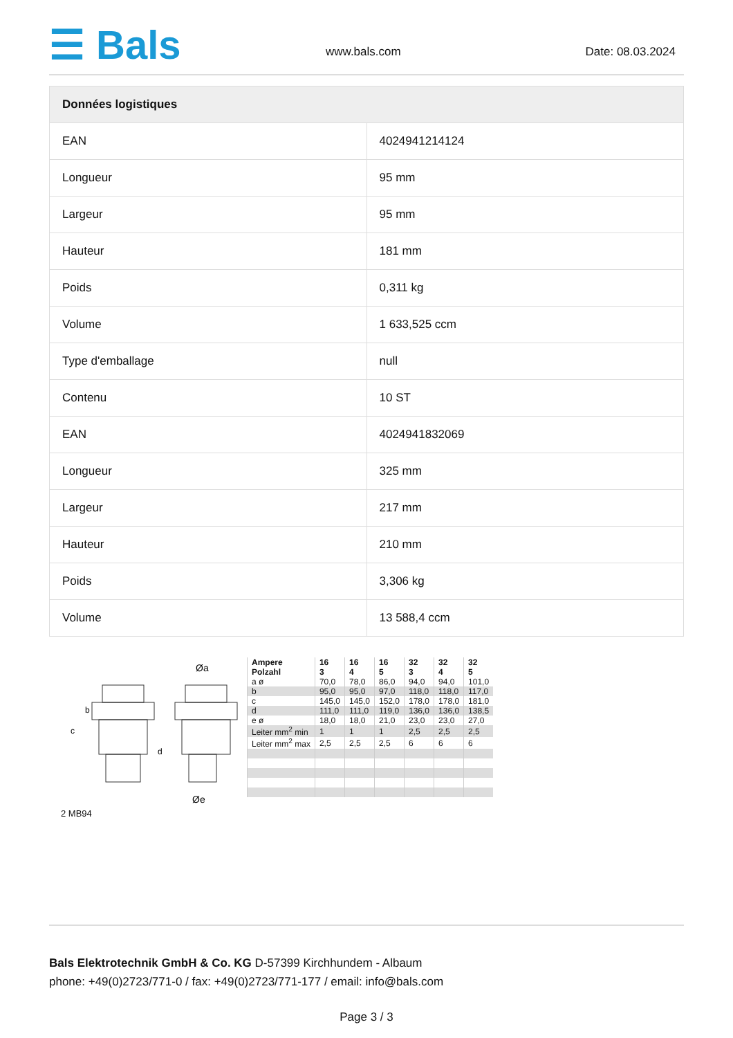☰ Bals
www.bals.com
Date: 08.03.2024
| Données logistiques | |
| --- | --- |
| EAN | 4024941214124 |
| Longueur | 95 mm |
| Largeur | 95 mm |
| Hauteur | 181 mm |
| Poids | 0,311 kg |
| Volume | 1 633,525 ccm |
| Type d'emballage | null |
| Contenu | 10 ST |
| EAN | 4024941832069 |
| Longueur | 325 mm |
| Largeur | 217 mm |
| Hauteur | 210 mm |
| Poids | 3,306 kg |
| Volume | 13 588,4 ccm |
Øa
Øe
c
b
d
2 MB94
| Ampere Polzahl | 16 3 | 16 4 | 16 5 | 32 3 | 32 4 | 32 5 |
| a ø | 70,0 | 78,0 | 86,0 | 94,0 | 94,0 | 101,0 |
| b | 95,0 | 95,0 | 97,0 | 118,0 | 118,0 | 117,0 |
| c | 145,0 | 145,0 | 152,0 | 178,0 | 178,0 | 181,0 |
| d | 111,0 | 111,0 | 119,0 | 136,0 | 136,0 | 138,5 |
| e ø | 18,0 | 18,0 | 21,0 | 23,0 | 23,0 | 27,0 |
| Leiter mm<sup>2</sup> min | 1 | 1 | 1 | 2,5 | 2,5 | 2,5 |
| Leiter mm<sup>2</sup> max | 2,5 | 2,5 | 2,5 | 6 | 6 | 6 |
Bals Elektrotechnik GmbH & Co. KG D-57399 Kirchhundem - Albaum
phone: +49(0)2723/771-0 / fax: +49(0)2723/771-177 / email: info@bals.com
Page 3 / 3